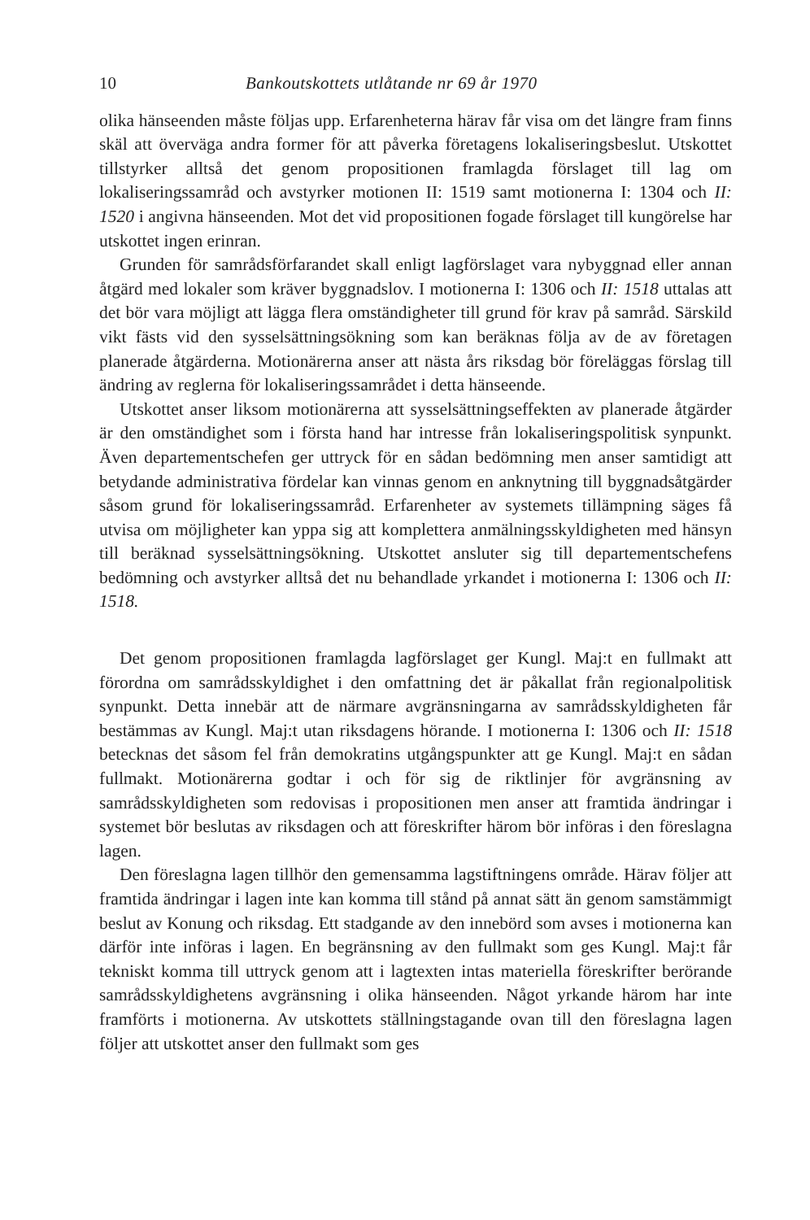10 Bankoutskottets utlåtande nr 69 år 1970
olika hänseenden måste följas upp. Erfarenheterna härav får visa om det längre fram finns skäl att överväga andra former för att påverka företagens lokaliseringsbeslut. Utskottet tillstyrker alltså det genom propositionen framlagda förslaget till lag om lokaliseringssamråd och avstyrker motionen II: 1519 samt motionerna I: 1304 och II: 1520 i angivna hänseenden. Mot det vid propositionen fogade förslaget till kungörelse har utskottet ingen erinran.
Grunden för samrådsförfarandet skall enligt lagförslaget vara nybyggnad eller annan åtgärd med lokaler som kräver byggnadslov. I motionerna I: 1306 och II: 1518 uttalas att det bör vara möjligt att lägga flera omständigheter till grund för krav på samråd. Särskild vikt fästs vid den sysselsättningsökning som kan beräknas följa av de av företagen planerade åtgärderna. Motionärerna anser att nästa års riksdag bör föreläggas förslag till ändring av reglerna för lokaliseringssamrådet i detta hänseende.
Utskottet anser liksom motionärerna att sysselsättningseffekten av planerade åtgärder är den omständighet som i första hand har intresse från lokaliseringspolitisk synpunkt. Även departementschefen ger uttryck för en sådan bedömning men anser samtidigt att betydande administrativa fördelar kan vinnas genom en anknytning till byggnadsåtgärder såsom grund för lokaliseringssamråd. Erfarenheter av systemets tillämpning säges få utvisa om möjligheter kan yppa sig att komplettera anmälningsskyldigheten med hänsyn till beräknad sysselsättningsökning. Utskottet ansluter sig till departementschefens bedömning och avstyrker alltså det nu behandlade yrkandet i motionerna I: 1306 och II: 1518.
Det genom propositionen framlagda lagförslaget ger Kungl. Maj:t en fullmakt att förordna om samrådsskyldighet i den omfattning det är påkallat från regionalpolitisk synpunkt. Detta innebär att de närmare avgränsningarna av samrådsskyldigheten får bestämmas av Kungl. Maj:t utan riksdagens hörande. I motionerna I: 1306 och II: 1518 betecknas det såsom fel från demokratins utgångspunkter att ge Kungl. Maj:t en sådan fullmakt. Motionärerna godtar i och för sig de riktlinjer för avgränsning av samrådsskyldigheten som redovisas i propositionen men anser att framtida ändringar i systemet bör beslutas av riksdagen och att föreskrifter härom bör införas i den föreslagna lagen.
Den föreslagna lagen tillhör den gemensamma lagstiftningens område. Härav följer att framtida ändringar i lagen inte kan komma till stånd på annat sätt än genom samstämmigt beslut av Konung och riksdag. Ett stadgande av den innebörd som avses i motionerna kan därför inte införas i lagen. En begränsning av den fullmakt som ges Kungl. Maj:t får tekniskt komma till uttryck genom att i lagtexten intas materiella föreskrifter berörande samrådsskyldighetens avgränsning i olika hänseenden. Något yrkande härom har inte framförts i motionerna. Av utskottets ställningstagande ovan till den föreslagna lagen följer att utskottet anser den fullmakt som ges